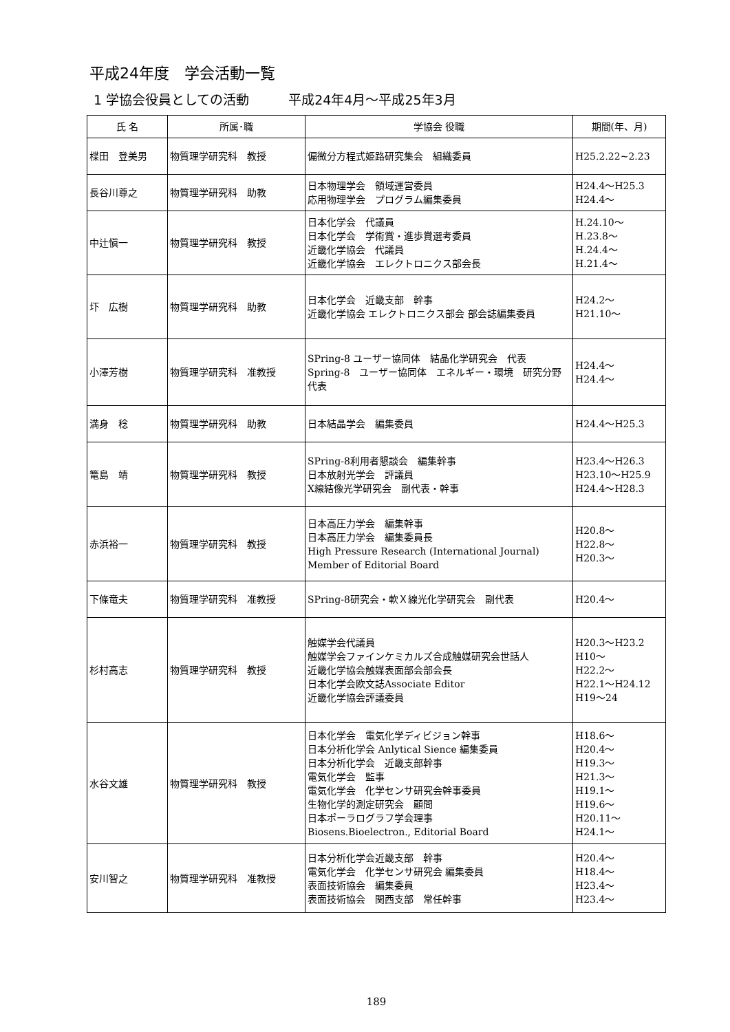平成24年度　学会活動一覧
1 学協会役員としての活動　　　平成24年4月～平成25年3月
| 氏 名 | 所属･職 | 学協会 役職 | 期間(年、月) |
| --- | --- | --- | --- |
| 楪田 登美男 | 物質理学研究科 教授 | 偏微分方程式姫路研究集会 組織委員 | H25.2.22~2.23 |
| 長谷川尊之 | 物質理学研究科 助教 | 日本物理学会 領域運営委員 応用物理学会 プログラム編集委員 | H24.4～H25.3 H24.4～ |
| 中辻愼一 | 物質理学研究科 教授 | 日本化学会 代議員 日本化学会 学術賞・進歩賞選考委員 近畿化学協会 代議員 近畿化学協会 エレクトロニクス部会長 | H.24.10～ H.23.8～ H.24.4～ H.21.4～ |
| 圷 広樹 | 物質理学研究科 助教 | 日本化学会 近畿支部 幹事 近畿化学協会 エレクトロニクス部会 部会誌編集委員 | H24.2～ H21.10～ |
| 小澤芳樹 | 物質理学研究科 准教授 | SPring-8 ユーザー協同体 結晶化学研究会 代表 Spring-8 ユーザー協同体 エネルギー・環境 研究分野代表 | H24.4～ H24.4～ |
| 満身 稔 | 物質理学研究科 助教 | 日本結晶学会 編集委員 | H24.4～H25.3 |
| 篭島 靖 | 物質理学研究科 教授 | SPring-8利用者懇談会 編集幹事 日本放射光学会 評議員 X線結像光学研究会 副代表・幹事 | H23.4～H26.3 H23.10～H25.9 H24.4～H28.3 |
| 赤浜裕一 | 物質理学研究科 教授 | 日本高圧力学会 編集幹事 日本高圧力学会 編集委員長 High Pressure Research (International Journal) Member of Editorial Board | H20.8～ H22.8～ H20.3～ |
| 下條竜夫 | 物質理学研究科 准教授 | SPring-8研究会・軟Ｘ線光化学研究会 副代表 | H20.4～ |
| 杉村高志 | 物質理学研究科 教授 | 触媒学会代議員 触媒学会ファインケミカルズ合成触媒研究会世話人 近畿化学協会触媒表面部会部会長 日本化学会欧文誌Associate Editor 近畿化学協会評議委員 | H20.3～H23.2 H10～ H22.2～ H22.1～H24.12 H19～24 |
| 水谷文雄 | 物質理学研究科 教授 | 日本化学会 電気化学ディビジョン幹事 日本分析化学会 Anlytical Sience 編集委員 日本分析化学会 近畿支部幹事 電気化学会 監事 電気化学会 化学センサ研究会幹事委員 生物化学的測定研究会 顧問 日本ポーラログラフ学会理事 Biosens.Bioelectron., Editorial Board | H18.6～ H20.4～ H19.3～ H21.3～ H19.1～ H19.6～ H20.11～ H24.1～ |
| 安川智之 | 物質理学研究科 准教授 | 日本分析化学会近畿支部 幹事 電気化学会 化学センサ研究会 編集委員 表面技術協会 編集委員 表面技術協会 関西支部 常任幹事 | H20.4～ H18.4～ H23.4～ H23.4～ |
189